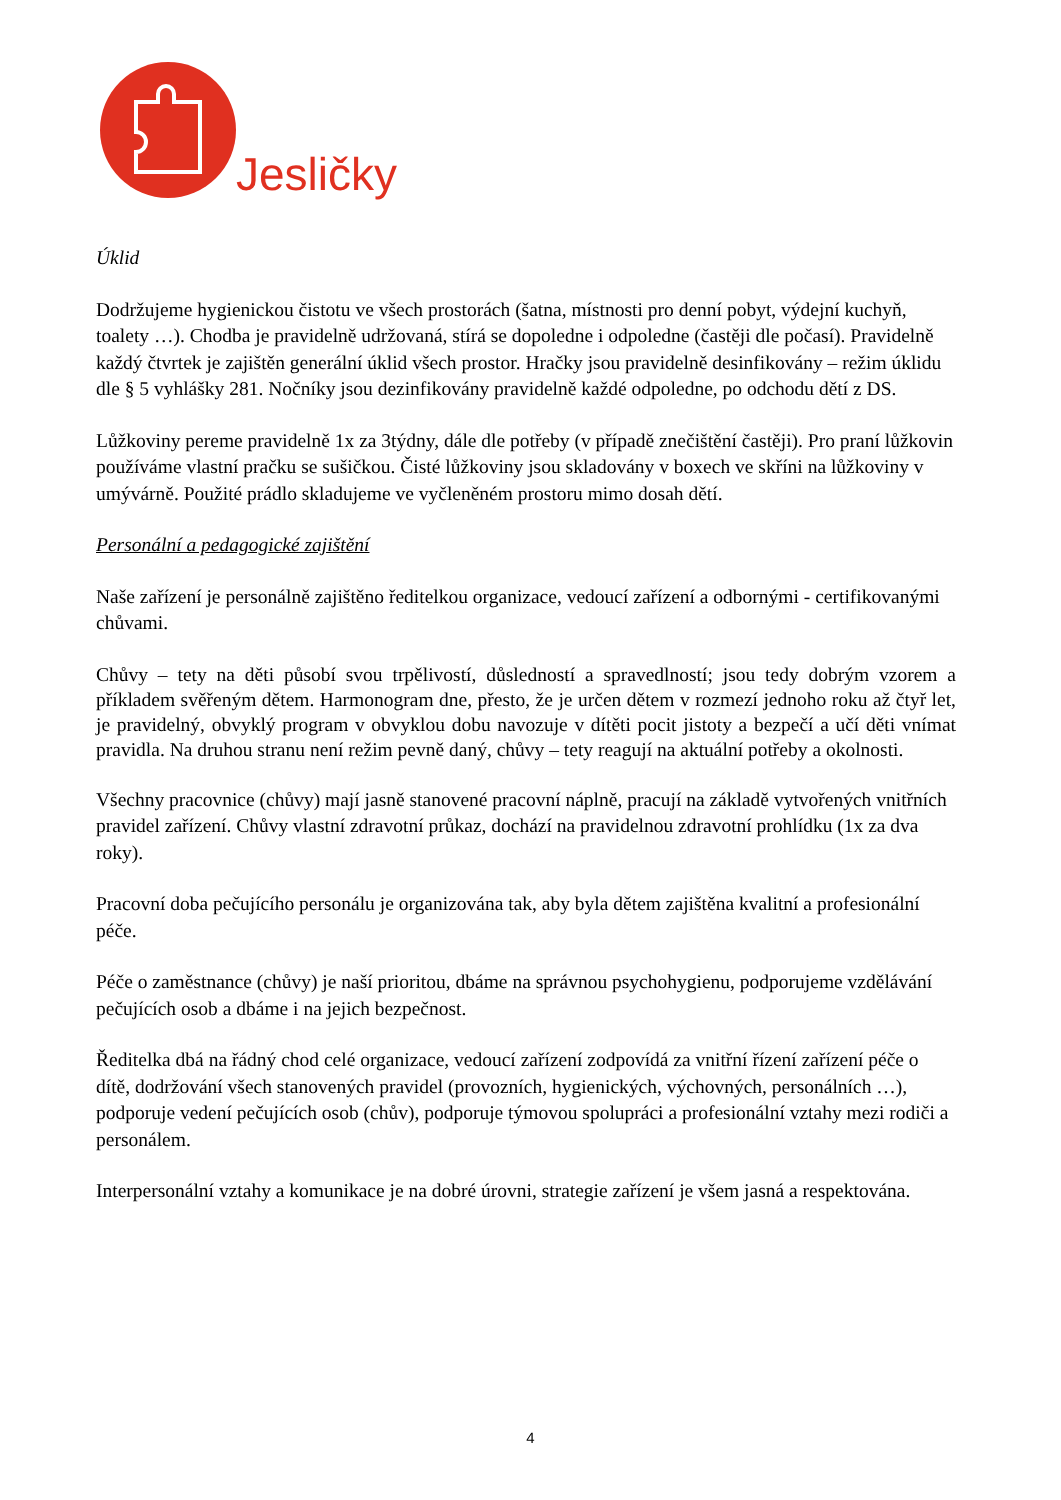Jesličky
Úklid
Dodržujeme hygienickou čistotu ve všech prostorách (šatna, místnosti pro denní pobyt, výdejní kuchyň, toalety …). Chodba je pravidelně udržovaná, stírá se dopoledne i odpoledne (častěji dle počasí). Pravidelně každý čtvrtek je zajištěn generální úklid všech prostor. Hračky jsou pravidelně desinfikovány – režim úklidu dle § 5 vyhlášky 281. Nočníky jsou dezinfikovány pravidelně každé odpoledne, po odchodu dětí z DS.
Lůžkoviny pereme pravidelně 1x za 3týdny, dále dle potřeby (v případě znečištění častěji). Pro praní lůžkovin používáme vlastní pračku se sušičkou. Čisté lůžkoviny jsou skladovány v boxech ve skříni na lůžkoviny v umývárně. Použité prádlo skladujeme ve vyčleněném prostoru mimo dosah dětí.
Personální a pedagogické zajištění
Naše zařízení je personálně zajištěno ředitelkou organizace, vedoucí zařízení a odbornými - certifikovanými chůvami.
Chůvy – tety na děti působí svou trpělivostí, důsledností a spravedlností; jsou tedy dobrým vzorem a příkladem svěřeným dětem. Harmonogram dne, přesto, že je určen dětem v rozmezí jednoho roku až čtyř let, je pravidelný, obvyklý program v obvyklou dobu navozuje v dítěti pocit jistoty a bezpečí a učí děti vnímat pravidla. Na druhou stranu není režim pevně daný, chůvy – tety reagují na aktuální potřeby a okolnosti.
Všechny pracovnice (chůvy) mají jasně stanovené pracovní náplně, pracují na základě vytvořených vnitřních pravidel zařízení. Chůvy vlastní zdravotní průkaz, dochází na pravidelnou zdravotní prohlídku (1x za dva roky).
Pracovní doba pečujícího personálu je organizována tak, aby byla dětem zajištěna kvalitní a profesionální péče.
Péče o zaměstnance (chůvy) je naší prioritou, dbáme na správnou psychohygienu, podporujeme vzdělávání pečujících osob a dbáme i na jejich bezpečnost.
Ředitelka dbá na řádný chod celé organizace, vedoucí zařízení zodpovídá za vnitřní řízení zařízení péče o dítě, dodržování všech stanovených pravidel (provozních, hygienických, výchovných, personálních …), podporuje vedení pečujících osob (chův), podporuje týmovou spolupráci a profesionální vztahy mezi rodiči a personálem.
Interpersonální vztahy a komunikace je na dobré úrovni, strategie zařízení je všem jasná a respektována.
4